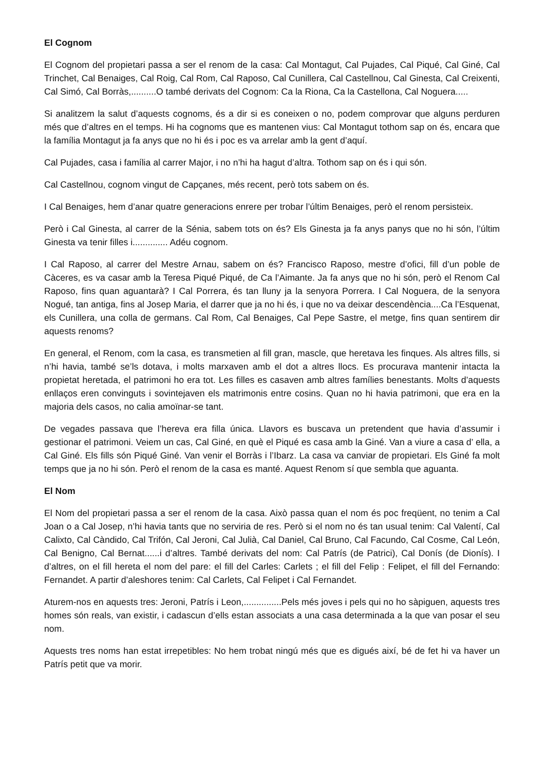El Cognom
El Cognom del propietari passa a ser el renom de la casa: Cal Montagut, Cal Pujades, Cal Piqué, Cal Giné, Cal Trinchet, Cal Benaiges, Cal Roig, Cal Rom, Cal Raposo, Cal Cunillera, Cal Castellnou, Cal Ginesta, Cal Creixenti, Cal Simó, Cal Borràs,..........O també derivats del Cognom: Ca la Riona, Ca la Castellona, Cal Noguera.....
Si analitzem la salut d’aquests cognoms, és a dir si es coneixen o no, podem comprovar que alguns perduren més que d’altres en el temps. Hi ha cognoms que es mantenen vius: Cal Montagut tothom sap on és, encara que la família Montagut ja fa anys que no hi és i poc es va arrelar amb la gent d’aquí.
Cal Pujades, casa i família al carrer Major, i no n’hi ha hagut d’altra. Tothom sap on és i qui són.
Cal Castellnou, cognom vingut de Capçanes, més recent, però tots sabem on és.
I Cal Benaiges, hem d’anar quatre generacions enrere per trobar l’últim Benaiges, però el renom persisteix.
Però i Cal Ginesta, al carrer de la Sénia, sabem tots on és? Els Ginesta ja fa anys panys que no hi són, l’últim Ginesta va tenir filles i.............. Adéu cognom.
I Cal Raposo, al carrer del Mestre Arnau, sabem on és? Francisco Raposo, mestre d’ofici, fill d’un poble de Càceres, es va casar amb la Teresa Piqué Piqué, de Ca l’Aimante. Ja fa anys que no hi són, però el Renom Cal Raposo, fins quan aguantarà? I Cal Porrera, és tan lluny ja la senyora Porrera. I Cal Noguera, de la senyora Nogué, tan antiga, fins al Josep Maria, el darrer que ja no hi és, i que no va deixar descendència....Ca l’Esquenat, els Cunillera, una colla de germans. Cal Rom, Cal Benaiges, Cal Pepe Sastre, el metge, fins quan sentirem dir aquests renoms?
En general, el Renom, com la casa, es transmetien al fill gran, mascle, que heretava les finques. Als altres fills, si n’hi havia, també se’ls dotava, i molts marxaven amb el dot a altres llocs. Es procurava mantenir intacta la propietat heretada, el patrimoni ho era tot. Les filles es casaven amb altres famílies benestants. Molts d’aquests enllaços eren convinguts i sovintejaven els matrimonis entre cosins. Quan no hi havia patrimoni, que era en la majoria dels casos, no calia amoïnar-se tant.
De vegades passava que l’hereva era filla única. Llavors es buscava un pretendent que havia d’assumir i gestionar el patrimoni. Veiem un cas, Cal Giné, en què el Piqué es casa amb la Giné. Van a viure a casa d’ ella, a Cal Giné. Els fills són Piqué Giné. Van venir el Borràs i l’Ibarz. La casa va canviar de propietari. Els Giné fa molt temps que ja no hi són. Però el renom de la casa es manté. Aquest Renom sí que sembla que aguanta.
El Nom
El Nom del propietari passa a ser el renom de la casa. Això passa quan el nom és poc freqüent, no tenim a Cal Joan o a Cal Josep, n’hi havia tants que no serviria de res. Però si el nom no és tan usual tenim: Cal Valentí, Cal Calixto, Cal Càndido, Cal Trifón, Cal Jeroni, Cal Julià, Cal Daniel, Cal Bruno, Cal Facundo, Cal Cosme, Cal León, Cal Benigno, Cal Bernat......i d’altres. També derivats del nom: Cal Patrís (de Patrici), Cal Donís (de Dionís). I d’altres, on el fill hereta el nom del pare: el fill del Carles: Carlets ; el fill del Felip : Felipet, el fill del Fernando: Fernandet. A partir d’aleshores tenim: Cal Carlets, Cal Felipet i Cal Fernandet.
Aturem-nos en aquests tres: Jeroni, Patrís i Leon,...............Pels més joves i pels qui no ho sàpiguen, aquests tres homes són reals, van existir, i cadascun d’ells estan associats a una casa determinada a la que van posar el seu nom.
Aquests tres noms han estat irrepetibles: No hem trobat ningú més que es digués així, bé de fet hi va haver un Patrís petit que va morir.